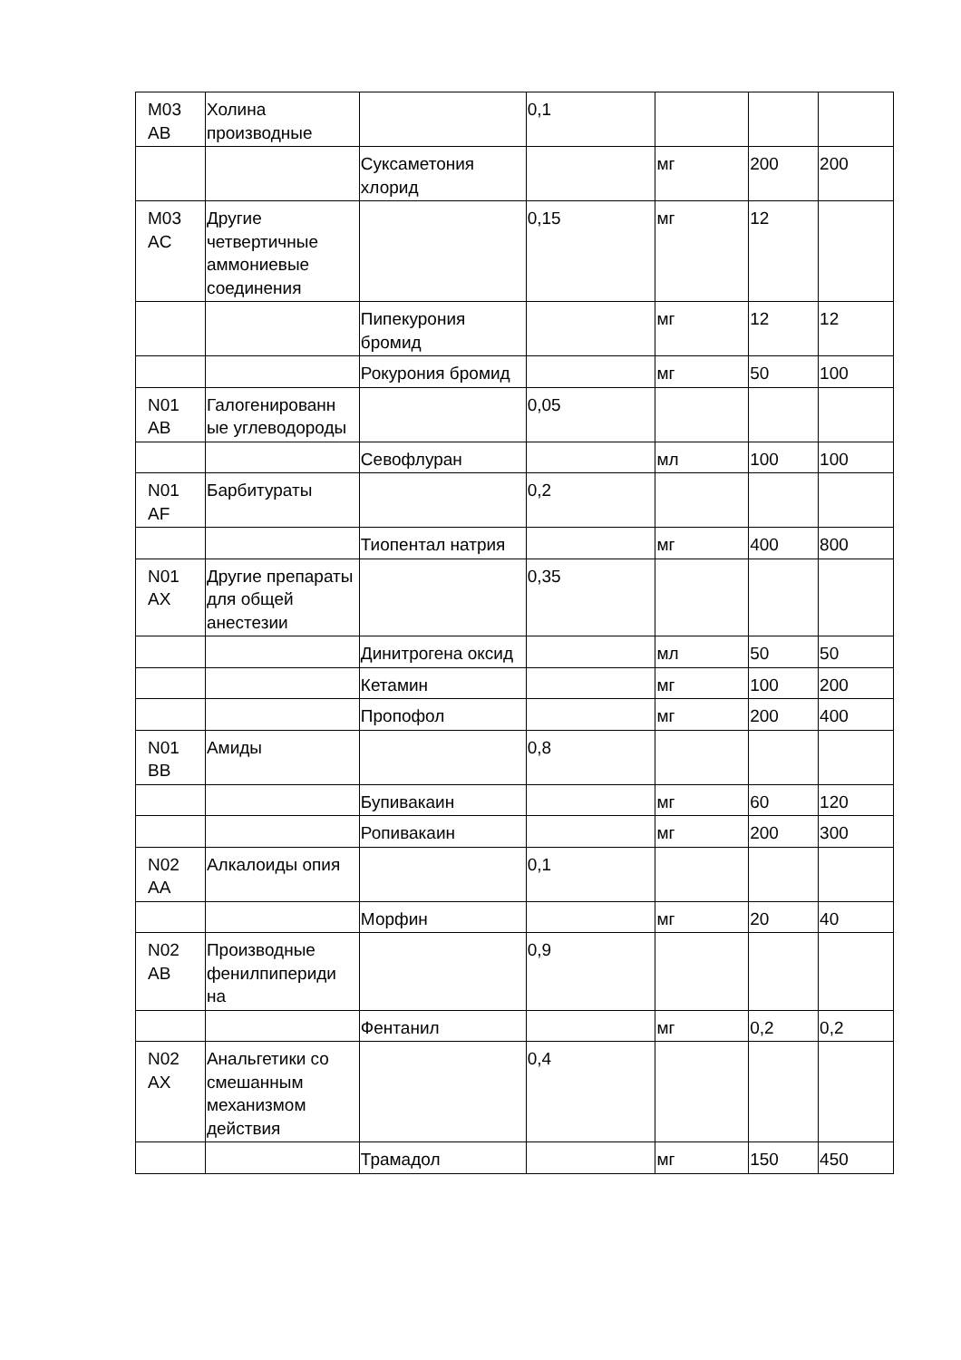| M03 AB | Холина производные | | 0,1 | | | |
| | | Суксаметония хлорид | | мг | 200 | 200 |
| M03 AC | Другие четвертичные аммониевые соединения | | 0,15 | мг | 12 | |
| | | Пипекурония бромид | | мг | 12 | 12 |
| | | Рокурония бромид | | мг | 50 | 100 |
| N01 AB | Галогенированн ые углеводороды | | 0,05 | | | |
| | | Севофлуран | | мл | 100 | 100 |
| N01 AF | Барбитураты | | 0,2 | | | |
| | | Тиопентал натрия | | мг | 400 | 800 |
| N01 AX | Другие препараты для общей анестезии | | 0,35 | | | |
| | | Динитрогена оксид | | мл | 50 | 50 |
| | | Кетамин | | мг | 100 | 200 |
| | | Пропофол | | мг | 200 | 400 |
| N01 BB | Амиды | | 0,8 | | | |
| | | Бупивакаин | | мг | 60 | 120 |
| | | Ропивакаин | | мг | 200 | 300 |
| N02 AA | Алкалоиды опия | | 0,1 | | | |
| | | Морфин | | мг | 20 | 40 |
| N02 AB | Производные фенилпипериди на | | 0,9 | | | |
| | | Фентанил | | мг | 0,2 | 0,2 |
| N02 AX | Анальгетики со смешанным механизмом действия | | 0,4 | | | |
| | | Трамадол | | мг | 150 | 450 |